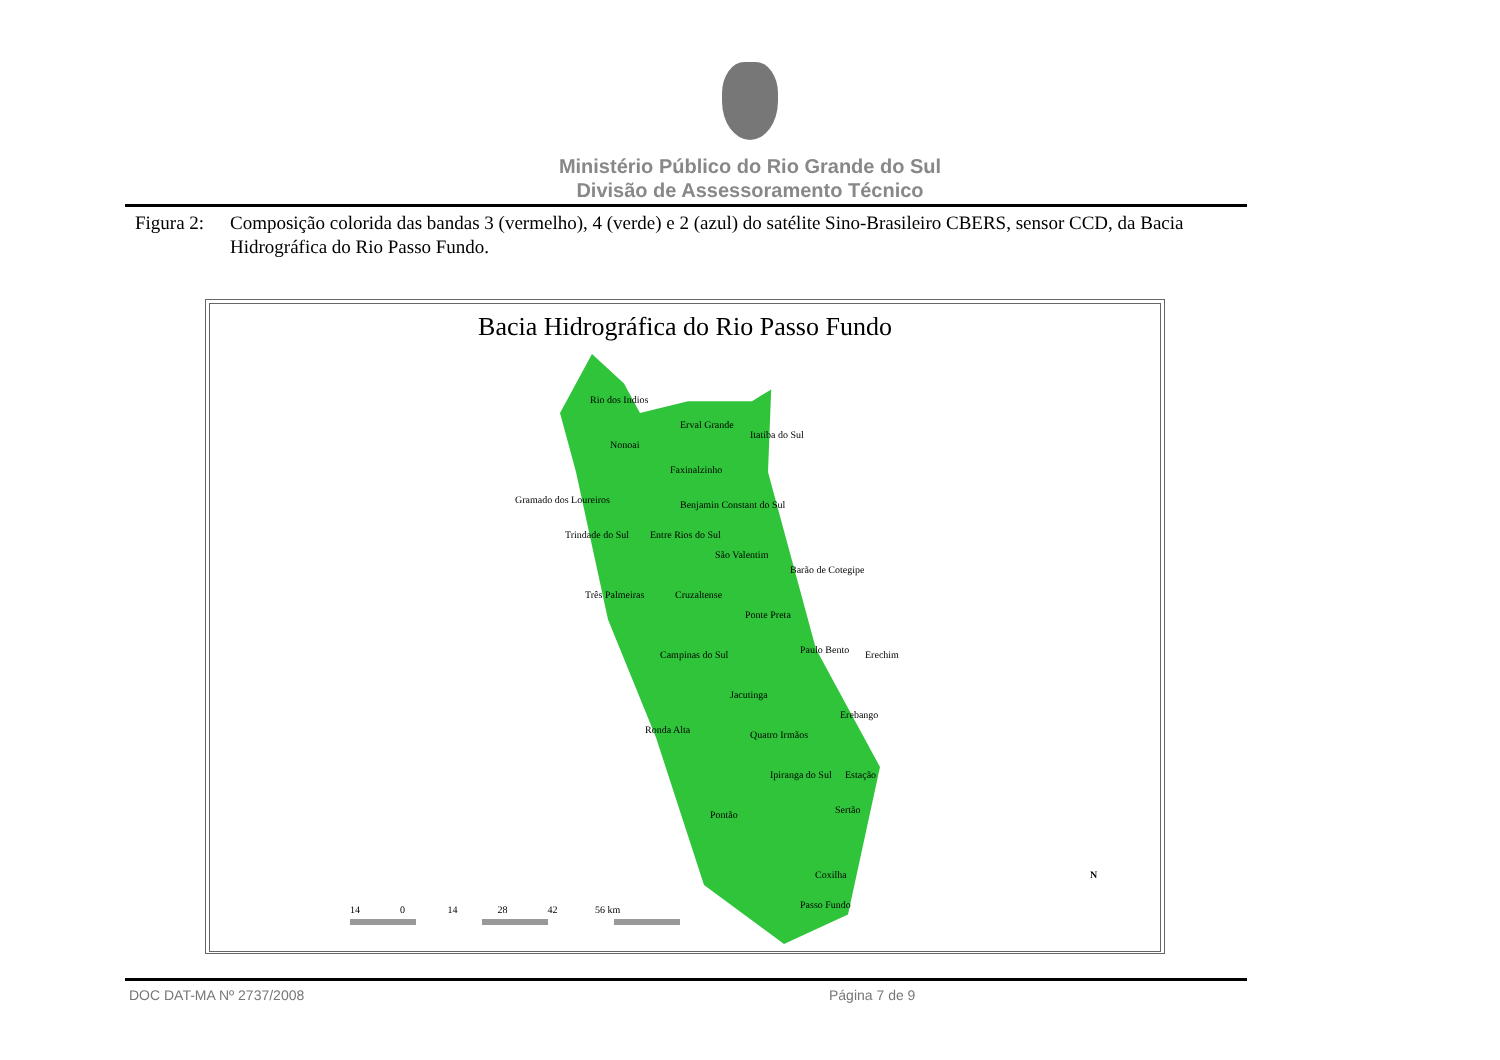Ministério Público do Rio Grande do Sul
Divisão de Assessoramento Técnico
Figura 2: Composição colorida das bandas 3 (vermelho), 4 (verde) e 2 (azul) do satélite Sino-Brasileiro CBERS, sensor CCD, da Bacia Hidrográfica do Rio Passo Fundo.
Bacia Hidrográfica do Rio Passo Fundo
Rio dos Indios
Erval Grande
Itatiba do Sul
Nonoai
Faxinalzinho
Gramado dos Loureiros Benjamin Constant do Sul
Trindade do Sul Entre Rios do Sul
São Valentim
Barão de Cotegipe
Três Palmeiras Cruzaltense
Ponte Preta
Paulo Bento Erechim Campinas do Sul
Jacutinga
Erebango
Ronda Alta Quatro Irmãos
Ipiranga do Sul Estação
Pontão Sertão
Coxilha
Passo Fundo
N
14 0 14 28 42 56 km
DOC DAT-MA Nº 2737/2008 Página 7 de 9